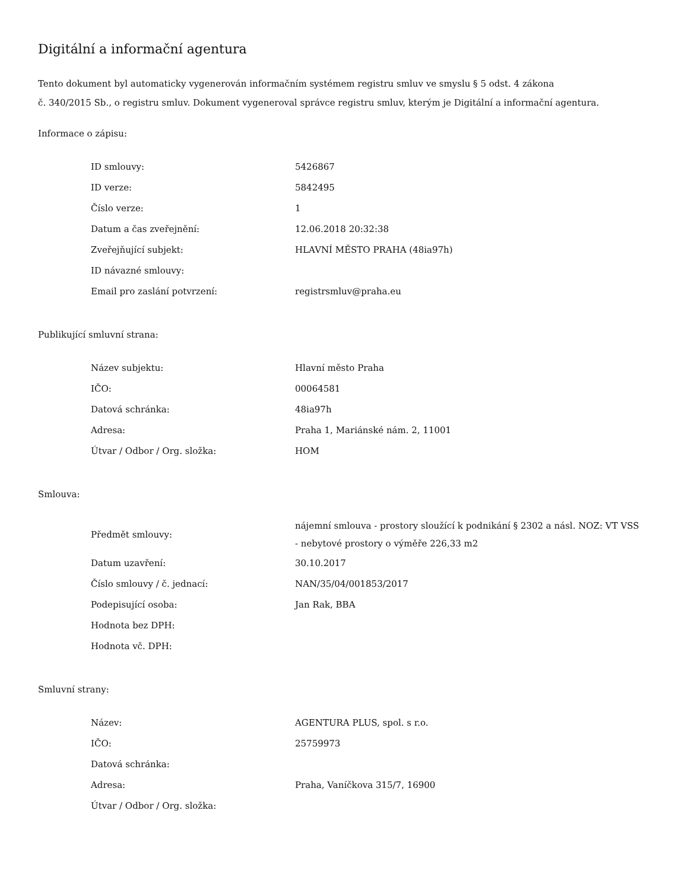Digitální a informační agentura
Tento dokument byl automaticky vygenerován informačním systémem registru smluv ve smyslu § 5 odst. 4 zákona
č. 340/2015 Sb., o registru smluv. Dokument vygeneroval správce registru smluv, kterým je Digitální a informační agentura.
Informace o zápisu:
| ID smlouvy: | 5426867 |
| ID verze: | 5842495 |
| Číslo verze: | 1 |
| Datum a čas zveřejnění: | 12.06.2018 20:32:38 |
| Zveřejňující subjekt: | HLAVNÍ MĚSTO PRAHA (48ia97h) |
| ID návazné smlouvy: | |
| Email pro zaslání potvrzení: | registrsmluv@praha.eu |
Publikující smluvní strana:
| Název subjektu: | Hlavní město Praha |
| IČO: | 00064581 |
| Datová schránka: | 48ia97h |
| Adresa: | Praha 1, Mariánské nám. 2, 11001 |
| Útvar / Odbor / Org. složka: | HOM |
Smlouva:
| Předmět smlouvy: | nájemní smlouva - prostory sloužící k podnikání § 2302 a násl. NOZ: VT VSS - nebytové prostory o výměře 226,33 m2 |
| Datum uzavření: | 30.10.2017 |
| Číslo smlouvy / č. jednací: | NAN/35/04/001853/2017 |
| Podepisující osoba: | Jan Rak, BBA |
| Hodnota bez DPH: | |
| Hodnota vč. DPH: | |
Smluvní strany:
| Název: | AGENTURA PLUS, spol. s r.o. |
| IČO: | 25759973 |
| Datová schránka: | |
| Adresa: | Praha, Vaníčkova 315/7, 16900 |
| Útvar / Odbor / Org. složka: | |